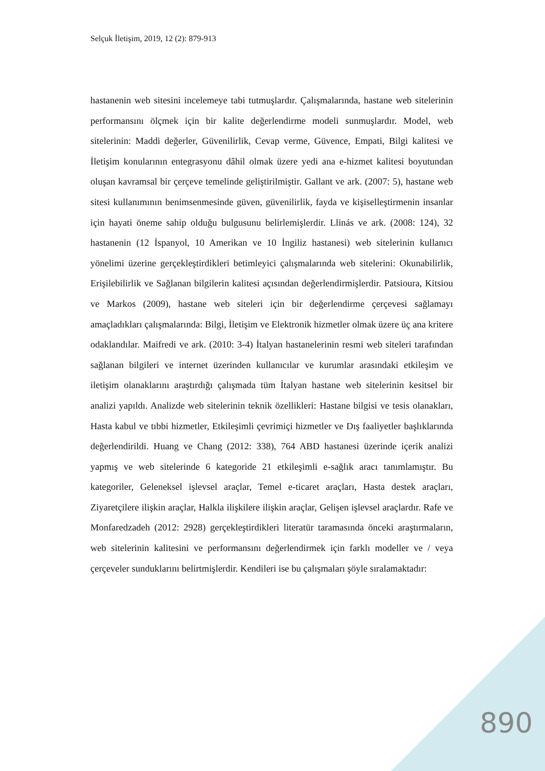Selçuk İletişim, 2019, 12 (2): 879-913
hastanenin web sitesini incelemeye tabi tutmuşlardır. Çalışmalarında, hastane web sitelerinin performansını ölçmek için bir kalite değerlendirme modeli sunmuşlardır. Model, web sitelerinin: Maddi değerler, Güvenilirlik, Cevap verme, Güvence, Empati, Bilgi kalitesi ve İletişim konularının entegrasyonu dâhil olmak üzere yedi ana e-hizmet kalitesi boyutundan oluşan kavramsal bir çerçeve temelinde geliştirilmiştir. Gallant ve ark. (2007: 5), hastane web sitesi kullanımının benimsenmesinde güven, güvenilirlik, fayda ve kişiselleştirmenin insanlar için hayati öneme sahip olduğu bulgusunu belirlemişlerdir. Llinás ve ark. (2008: 124), 32 hastanenin (12 İspanyol, 10 Amerikan ve 10 İngiliz hastanesi) web sitelerinin kullanıcı yönelimi üzerine gerçekleştirdikleri betimleyici çalışmalarında web sitelerini: Okunabilirlik, Erişilebilirlik ve Sağlanan bilgilerin kalitesi açısından değerlendirmişlerdir. Patsioura, Kitsiou ve Markos (2009), hastane web siteleri için bir değerlendirme çerçevesi sağlamayı amaçladıkları çalışmalarında: Bilgi, İletişim ve Elektronik hizmetler olmak üzere üç ana kritere odaklandılar. Maifredi ve ark. (2010: 3-4) İtalyan hastanelerinin resmi web siteleri tarafından sağlanan bilgileri ve internet üzerinden kullanıcılar ve kurumlar arasındaki etkileşim ve iletişim olanaklarını araştırdığı çalışmada tüm İtalyan hastane web sitelerinin kesitsel bir analizi yapıldı. Analizde web sitelerinin teknik özellikleri: Hastane bilgisi ve tesis olanakları, Hasta kabul ve tıbbi hizmetler, Etkileşimli çevrimiçi hizmetler ve Dış faaliyetler başlıklarında değerlendirildi. Huang ve Chang (2012: 338), 764 ABD hastanesi üzerinde içerik analizi yapmış ve web sitelerinde 6 kategoride 21 etkileşimli e-sağlık aracı tanımlamıştır. Bu kategoriler, Geleneksel işlevsel araçlar, Temel e-ticaret araçları, Hasta destek araçları, Ziyaretçilere ilişkin araçlar, Halkla ilişkilere ilişkin araçlar, Gelişen işlevsel araçlardır. Rafe ve Monfaredzadeh (2012: 2928) gerçekleştirdikleri literatür taramasında önceki araştırmaların, web sitelerinin kalitesini ve performansını değerlendirmek için farklı modeller ve / veya çerçeveler sunduklarını belirtmişlerdir. Kendileri ise bu çalışmaları şöyle sıralamaktadır:
890